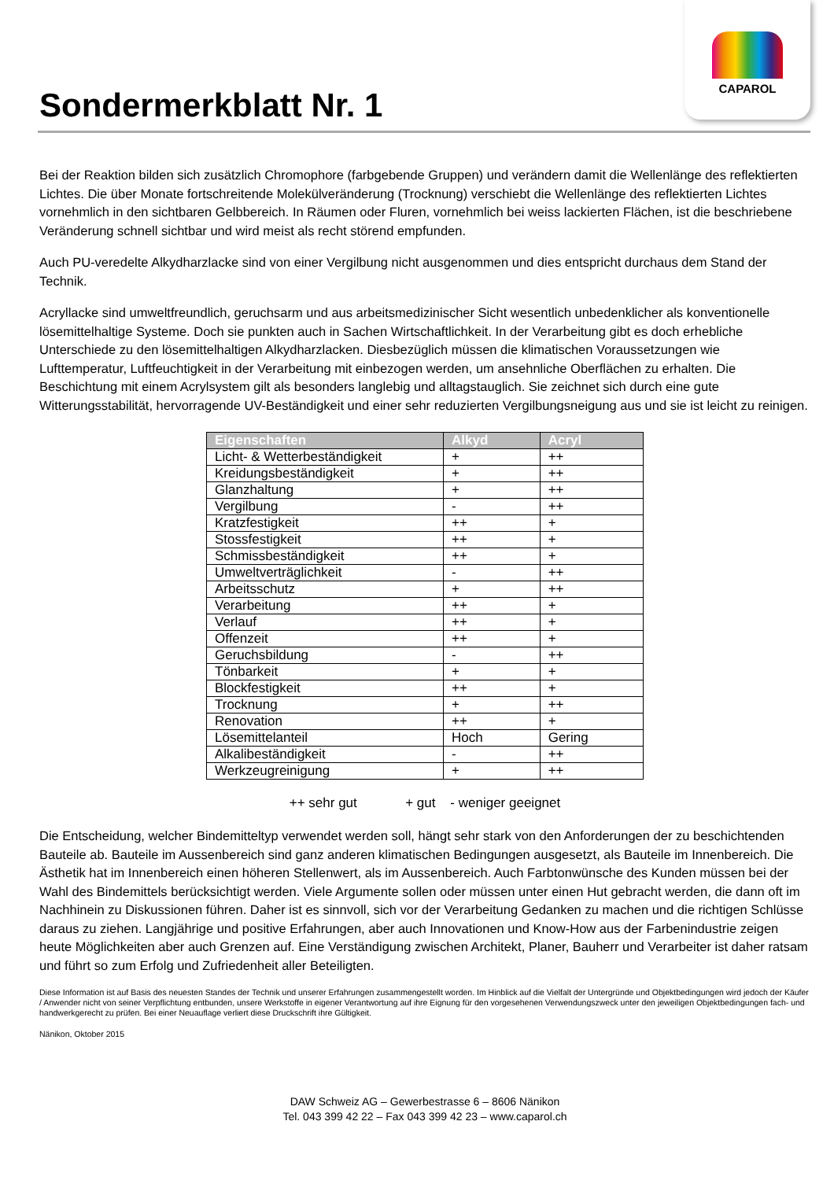CAPAROL
Sondermerkblatt Nr. 1
Bei der Reaktion bilden sich zusätzlich Chromophore (farbgebende Gruppen) und verändern damit die Wellenlänge des reflektierten Lichtes. Die über Monate fortschreitende Molekülveränderung (Trocknung) verschiebt die Wellenlänge des reflektierten Lichtes vornehmlich in den sichtbaren Gelbbereich. In Räumen oder Fluren, vornehmlich bei weiss lackierten Flächen, ist die beschriebene Veränderung schnell sichtbar und wird meist als recht störend empfunden.
Auch PU-veredelte Alkydharzlacke sind von einer Vergilbung nicht ausgenommen und dies entspricht durchaus dem Stand der Technik.
Acryllacke sind umweltfreundlich, geruchsarm und aus arbeitsmedizinischer Sicht wesentlich unbedenklicher als konventionelle lösemittelhaltige Systeme. Doch sie punkten auch in Sachen Wirtschaftlichkeit. In der Verarbeitung gibt es doch erhebliche Unterschiede zu den lösemittelhaltigen Alkydharzlacken. Diesbezüglich müssen die klimatischen Voraussetzungen wie Lufttemperatur, Luftfeuchtigkeit in der Verarbeitung mit einbezogen werden, um ansehnliche Oberflächen zu erhalten. Die Beschichtung mit einem Acrylsystem gilt als besonders langlebig und alltagstauglich. Sie zeichnet sich durch eine gute Witterungsstabilität, hervorragende UV-Beständigkeit und einer sehr reduzierten Vergilbungsneigung aus und sie ist leicht zu reinigen.
| Eigenschaften | Alkyd | Acryl |
| --- | --- | --- |
| Licht- & Wetterbeständigkeit | + | ++ |
| Kreidungsbeständigkeit | + | ++ |
| Glanzhaltung | + | ++ |
| Vergilbung | - | ++ |
| Kratzfestigkeit | ++ | + |
| Stossfestigkeit | ++ | + |
| Schmissbeständigkeit | ++ | + |
| Umweltverträglichkeit | - | ++ |
| Arbeitsschutz | + | ++ |
| Verarbeitung | ++ | + |
| Verlauf | ++ | + |
| Offenzeit | ++ | + |
| Geruchsbildung | - | ++ |
| Tönbarkeit | + | + |
| Blockfestigkeit | ++ | + |
| Trocknung | + | ++ |
| Renovation | ++ | + |
| Lösemittelanteil | Hoch | Gering |
| Alkalibeständigkeit | - | ++ |
| Werkzeugreinigung | + | ++ |
++ sehr gut + gut - weniger geeignet
Die Entscheidung, welcher Bindemitteltyp verwendet werden soll, hängt sehr stark von den Anforderungen der zu beschichtenden Bauteile ab. Bauteile im Aussenbereich sind ganz anderen klimatischen Bedingungen ausgesetzt, als Bauteile im Innenbereich. Die Ästhetik hat im Innenbereich einen höheren Stellenwert, als im Aussenbereich. Auch Farbtonwünsche des Kunden müssen bei der Wahl des Bindemittels berücksichtigt werden. Viele Argumente sollen oder müssen unter einen Hut gebracht werden, die dann oft im Nachhinein zu Diskussionen führen. Daher ist es sinnvoll, sich vor der Verarbeitung Gedanken zu machen und die richtigen Schlüsse daraus zu ziehen. Langjährige und positive Erfahrungen, aber auch Innovationen und Know-How aus der Farbenindustrie zeigen heute Möglichkeiten aber auch Grenzen auf. Eine Verständigung zwischen Architekt, Planer, Bauherr und Verarbeiter ist daher ratsam und führt so zum Erfolg und Zufriedenheit aller Beteiligten.
Diese Information ist auf Basis des neuesten Standes der Technik und unserer Erfahrungen zusammengestellt worden. Im Hinblick auf die Vielfalt der Untergründe und Objektbedingungen wird jedoch der Käufer / Anwender nicht von seiner Verpflichtung entbunden, unsere Werkstoffe in eigener Verantwortung auf ihre Eignung für den vorgesehenen Verwendungszweck unter den jeweiligen Objektbedingungen fach- und handwerkgerecht zu prüfen. Bei einer Neuauflage verliert diese Druckschrift ihre Gültigkeit.
Nänikon, Oktober 2015
DAW Schweiz AG – Gewerbestrasse 6 – 8606 Nänikon
Tel. 043 399 42 22 – Fax 043 399 42 23 – www.caparol.ch